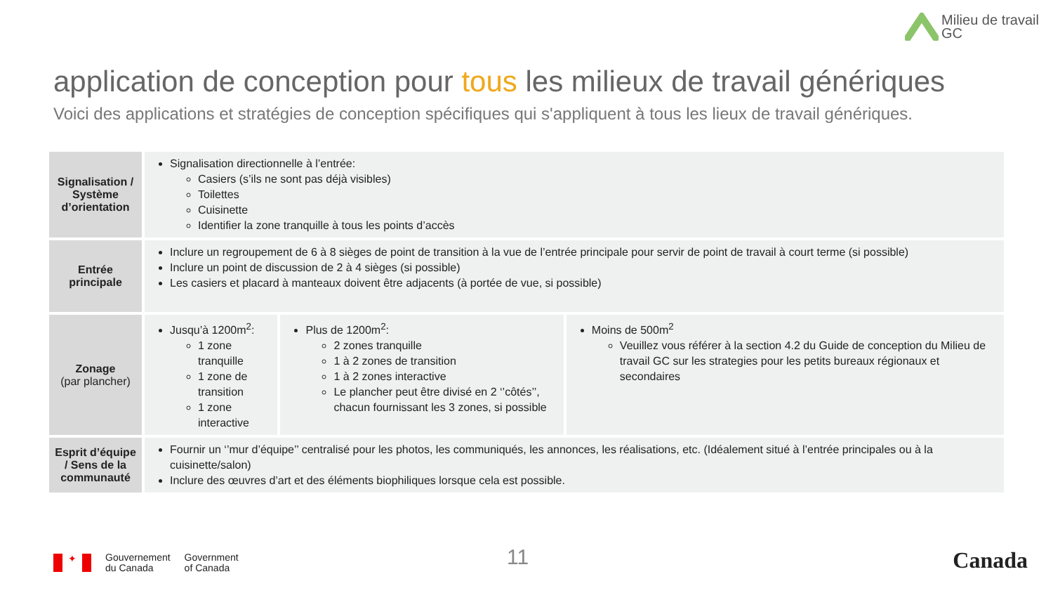Milieu de travail
GC
application de conception pour tous les milieux de travail génériques
Voici des applications et stratégies de conception spécifiques qui s'appliquent à tous les lieux de travail génériques.
| Signalisation / Système d’orientation | Signalisation directionnelle à l’entrée: Casiers (s’ils ne sont pas déjà visibles) Toilettes Cuisinette Identifier la zone tranquille à tous les points d’accès | | |
| Entrée principale | Inclure un regroupement de 6 à 8 sièges de point de transition à la vue de l’entrée principale pour servir de point de travail à court terme (si possible) Inclure un point de discussion de 2 à 4 sièges (si possible) Les casiers et placard à manteaux doivent être adjacents (à portée de vue, si possible) | | |
| Zonage (par plancher) | Jusqu’à 1200m<sup>2</sup>: 1 zone tranquille 1 zone de transition 1 zone interactive | Plus de 1200m<sup>2</sup>: 2 zones tranquille 1 à 2 zones de transition 1 à 2 zones interactive Le plancher peut être divisé en 2 ‘’côtés’’, chacun fournissant les 3 zones, si possible | Moins de 500m<sup>2</sup> Veuillez vous référer à la section 4.2 du Guide de conception du Milieu de travail GC sur les strategies pour les petits bureaux régionaux et secondaires |
| Esprit d’équipe / Sens de la communauté | Fournir un ‘’mur d’équipe’’ centralisé pour les photos, les communiqués, les annonces, les réalisations, etc. (Idéalement situé à l’entrée principales ou à la cuisinette/salon) Inclure des œuvres d’art et des éléments biophiliques lorsque cela est possible. | | |
✦
Gouvernement
du Canada
Government
of Canada
11 Canada